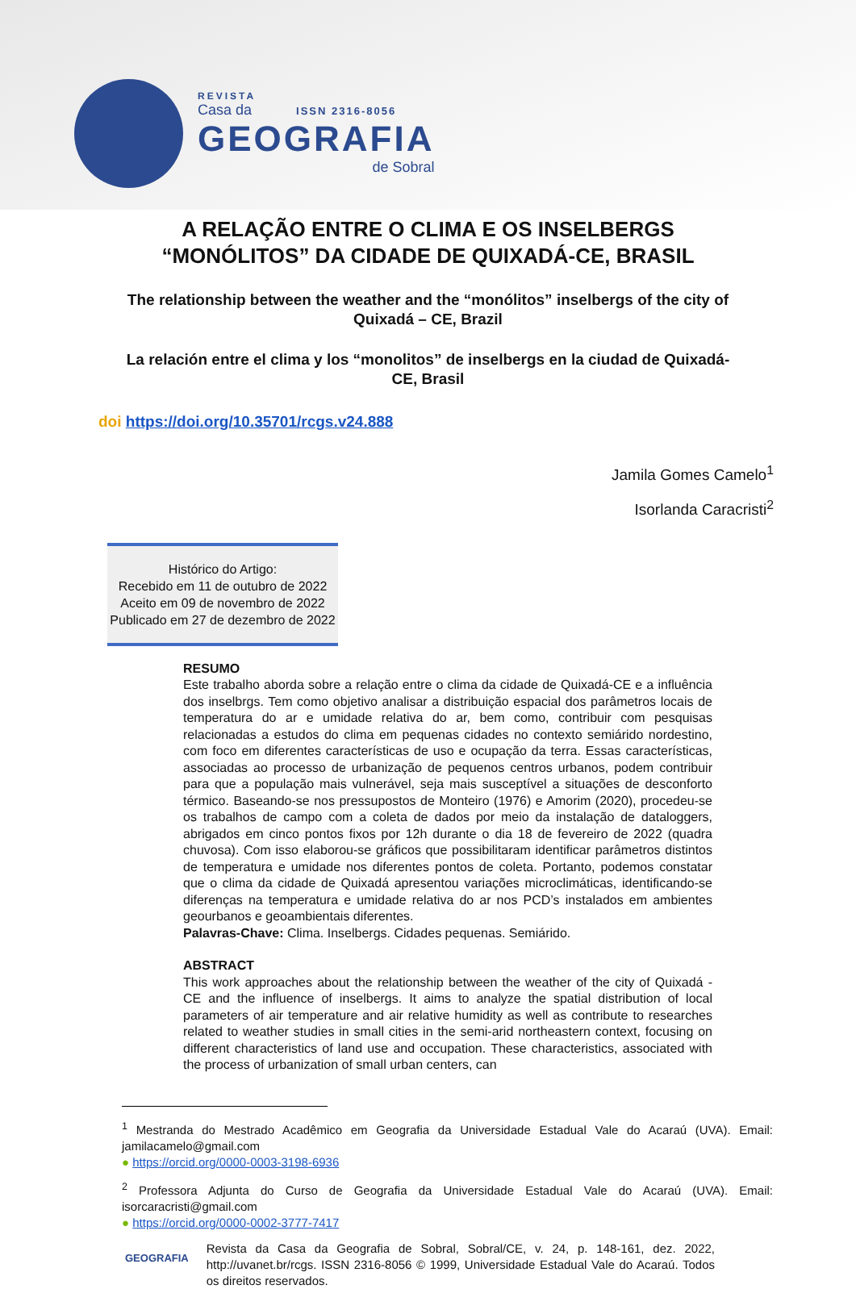REVISTA
Casa da ISSN 2316-8056
GEOGRAFIA
de Sobral
A RELAÇÃO ENTRE O CLIMA E OS INSELBERGS “MONÓLITOS” DA CIDADE DE QUIXADÁ-CE, BRASIL
The relationship between the weather and the “monólitos” inselbergs of the city of Quixadá – CE, Brazil
La relación entre el clima y los “monolitos” de inselbergs en la ciudad de Quixadá-CE, Brasil
doi https://doi.org/10.35701/rcgs.v24.888
Jamila Gomes Camelo<sup>1</sup>
Isorlanda Caracristi<sup>2</sup>
Histórico do Artigo:
Recebido em 11 de outubro de 2022
Aceito em 09 de novembro de 2022
Publicado em 27 de dezembro de 2022
RESUMO
Este trabalho aborda sobre a relação entre o clima da cidade de Quixadá-CE e a influência dos inselbrgs. Tem como objetivo analisar a distribuição espacial dos parâmetros locais de temperatura do ar e umidade relativa do ar, bem como, contribuir com pesquisas relacionadas a estudos do clima em pequenas cidades no contexto semiárido nordestino, com foco em diferentes características de uso e ocupação da terra. Essas características, associadas ao processo de urbanização de pequenos centros urbanos, podem contribuir para que a população mais vulnerável, seja mais susceptível a situações de desconforto térmico. Baseando-se nos pressupostos de Monteiro (1976) e Amorim (2020), procedeu-se os trabalhos de campo com a coleta de dados por meio da instalação de dataloggers, abrigados em cinco pontos fixos por 12h durante o dia 18 de fevereiro de 2022 (quadra chuvosa). Com isso elaborou-se gráficos que possibilitaram identificar parâmetros distintos de temperatura e umidade nos diferentes pontos de coleta. Portanto, podemos constatar que o clima da cidade de Quixadá apresentou variações microclimáticas, identificando-se diferenças na temperatura e umidade relativa do ar nos PCD’s instalados em ambientes geourbanos e geoambientais diferentes.
Palavras-Chave: Clima. Inselbergs. Cidades pequenas. Semiárido.
ABSTRACT
This work approaches about the relationship between the weather of the city of Quixadá - CE and the influence of inselbergs. It aims to analyze the spatial distribution of local parameters of air temperature and air relative humidity as well as contribute to researches related to weather studies in small cities in the semi-arid northeastern context, focusing on different characteristics of land use and occupation. These characteristics, associated with the process of urbanization of small urban centers, can
<sup>1</sup> Mestranda do Mestrado Acadêmico em Geografia da Universidade Estadual Vale do Acaraú (UVA). Email: jamilacamelo@gmail.com
● https://orcid.org/0000-0003-3198-6936
<sup>2</sup> Professora Adjunta do Curso de Geografia da Universidade Estadual Vale do Acaraú (UVA). Email: isorcaracristi@gmail.com
● https://orcid.org/0000-0002-3777-7417
GEOGRAFIA
Revista da Casa da Geografia de Sobral, Sobral/CE, v. 24, p. 148-161, dez. 2022, http://uvanet.br/rcgs. ISSN 2316-8056 © 1999, Universidade Estadual Vale do Acaraú. Todos os direitos reservados.